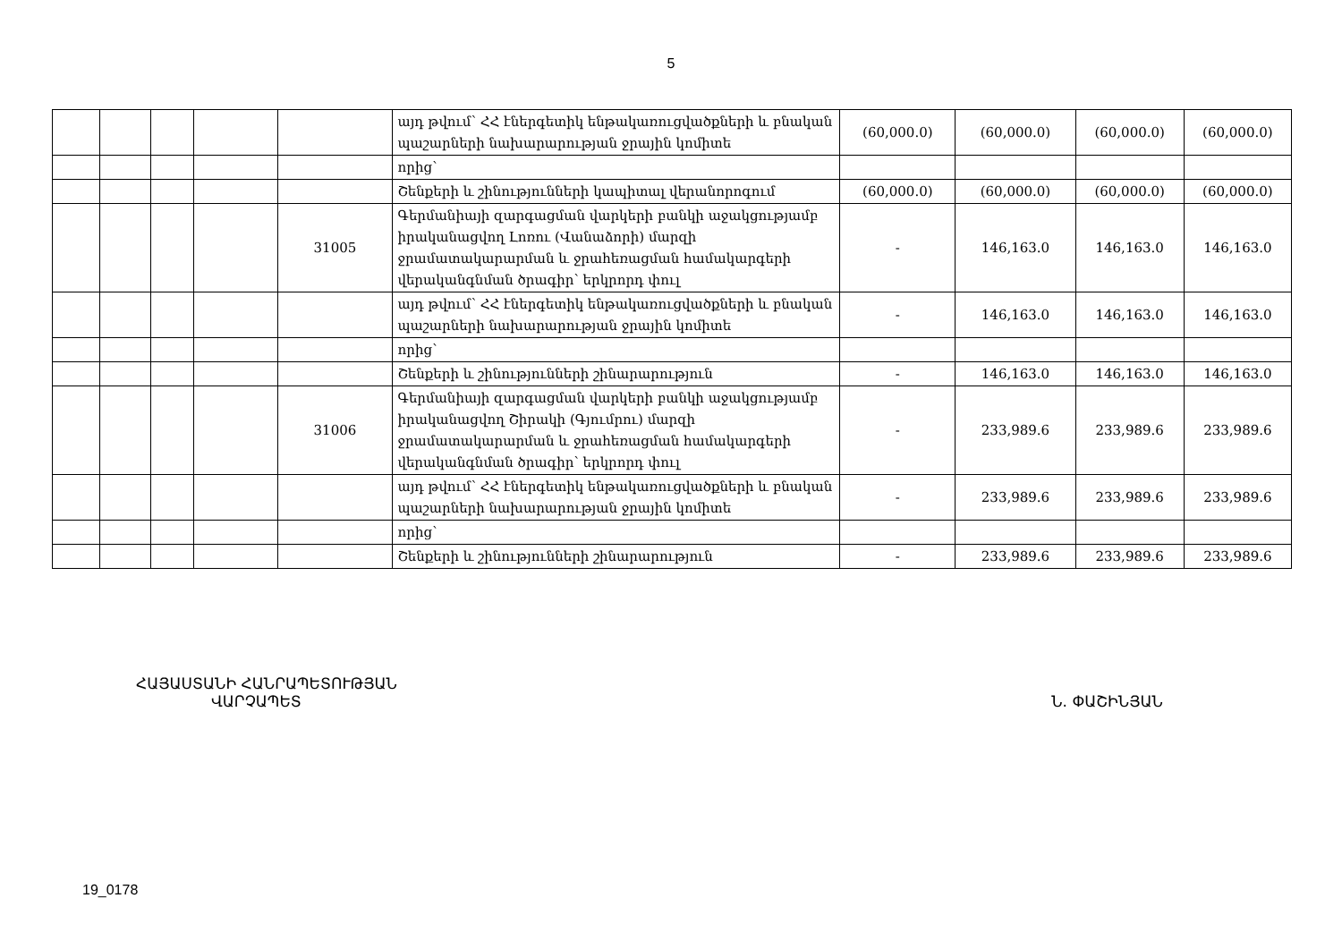5
| | | | | | այդ թվում՝ ՀՀ էներգետիկ ենթակառուցվածքների և բնական պաշարների նախարարության ջրային կոմիտե | (60,000.0) | (60,000.0) | (60,000.0) | (60,000.0) |
| | | | | | որից՝ | | | | |
| | | | | | Շենքերի և շինությունների կապիտալ վերանորոգում | (60,000.0) | (60,000.0) | (60,000.0) | (60,000.0) |
| | | | | 31005 | Գերմանիայի զարգացման վարկերի բանկի աջակցությամբ իրականացվող Լոռու (Վանաձորի) մարզի ջրամատակարարման և ջրահեռացման համակարգերի վերականգնման ծրագիր՝ երկրորդ փուլ | - | 146,163.0 | 146,163.0 | 146,163.0 |
| | | | | | այդ թվում՝ ՀՀ էներգետիկ ենթակառուցվածքների և բնական պաշարների նախարարության ջրային կոմիտե | - | 146,163.0 | 146,163.0 | 146,163.0 |
| | | | | | որից՝ | | | | |
| | | | | | Շենքերի և շինությունների շինարարություն | - | 146,163.0 | 146,163.0 | 146,163.0 |
| | | | | 31006 | Գերմանիայի զարգացման վարկերի բանկի աջակցությամբ իրականացվող Շիրակի (Գյումրու) մարզի ջրամատակարարման և ջրահեռացման համակարգերի վերականգնման ծրագիր՝ երկրորդ փուլ | - | 233,989.6 | 233,989.6 | 233,989.6 |
| | | | | | այդ թվում՝ ՀՀ էներգետիկ ենթակառուցվածքների և բնական պաշարների նախարարության ջրային կոմիտե | - | 233,989.6 | 233,989.6 | 233,989.6 |
| | | | | | որից՝ | | | | |
| | | | | | Շենքերի և շինությունների շինարարություն | - | 233,989.6 | 233,989.6 | 233,989.6 |
ՀԱՅԱՍՏԱՆԻ ՀԱՆՐԱՊԵՏՈՒԹՅԱՆ
ՎԱՐՉԱՊԵՏ
Ն. ՓԱՇԻՆՅԱՆ
19_0178